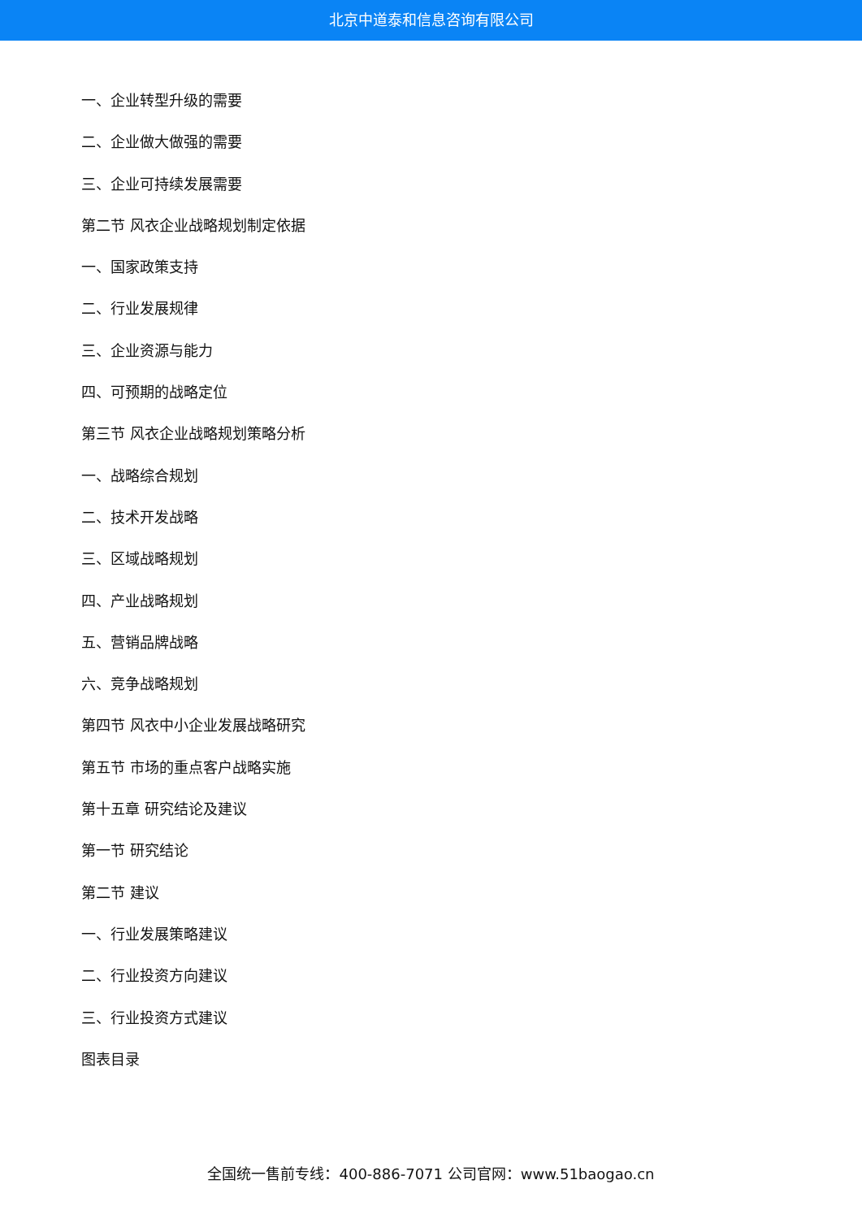北京中道泰和信息咨询有限公司
一、企业转型升级的需要
二、企业做大做强的需要
三、企业可持续发展需要
第二节 风衣企业战略规划制定依据
一、国家政策支持
二、行业发展规律
三、企业资源与能力
四、可预期的战略定位
第三节 风衣企业战略规划策略分析
一、战略综合规划
二、技术开发战略
三、区域战略规划
四、产业战略规划
五、营销品牌战略
六、竞争战略规划
第四节 风衣中小企业发展战略研究
第五节 市场的重点客户战略实施
第十五章 研究结论及建议
第一节 研究结论
第二节 建议
一、行业发展策略建议
二、行业投资方向建议
三、行业投资方式建议
图表目录
全国统一售前专线：400-886-7071 公司官网：www.51baogao.cn